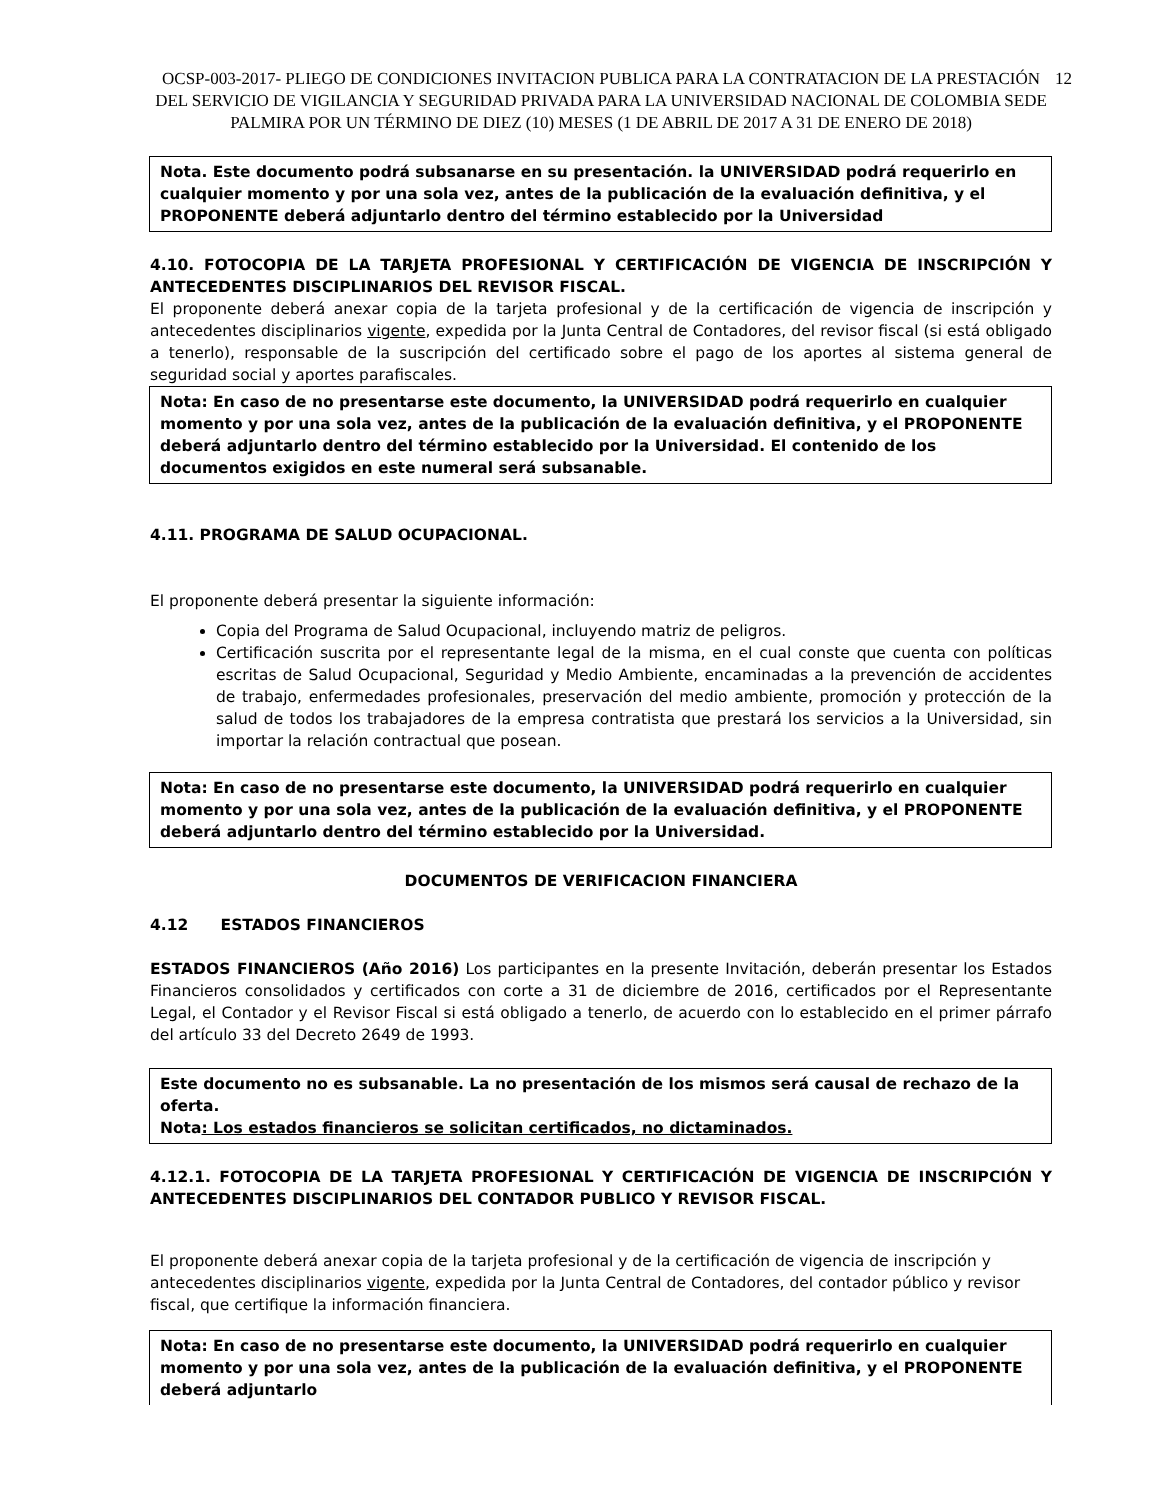OCSP-003-2017- PLIEGO DE CONDICIONES INVITACION PUBLICA PARA LA CONTRATACION DE LA PRESTACIÓN DEL SERVICIO DE VIGILANCIA Y SEGURIDAD PRIVADA PARA LA UNIVERSIDAD NACIONAL DE COLOMBIA SEDE PALMIRA POR UN TÉRMINO DE DIEZ (10) MESES (1 DE ABRIL DE 2017 A 31 DE ENERO DE 2018) 12
Nota. Este documento podrá subsanarse en su presentación. la UNIVERSIDAD podrá requerirlo en cualquier momento y por una sola vez, antes de la publicación de la evaluación definitiva, y el PROPONENTE deberá adjuntarlo dentro del término establecido por la Universidad
4.10. FOTOCOPIA DE LA TARJETA PROFESIONAL Y CERTIFICACIÓN DE VIGENCIA DE INSCRIPCIÓN Y ANTECEDENTES DISCIPLINARIOS DEL REVISOR FISCAL.
El proponente deberá anexar copia de la tarjeta profesional y de la certificación de vigencia de inscripción y antecedentes disciplinarios vigente, expedida por la Junta Central de Contadores, del revisor fiscal (si está obligado a tenerlo), responsable de la suscripción del certificado sobre el pago de los aportes al sistema general de seguridad social y aportes parafiscales.
Nota: En caso de no presentarse este documento, la UNIVERSIDAD podrá requerirlo en cualquier momento y por una sola vez, antes de la publicación de la evaluación definitiva, y el PROPONENTE deberá adjuntarlo dentro del término establecido por la Universidad. El contenido de los documentos exigidos en este numeral será subsanable.
4.11. PROGRAMA DE SALUD OCUPACIONAL.
El proponente deberá presentar la siguiente información:
Copia del Programa de Salud Ocupacional, incluyendo matriz de peligros.
Certificación suscrita por el representante legal de la misma, en el cual conste que cuenta con políticas escritas de Salud Ocupacional, Seguridad y Medio Ambiente, encaminadas a la prevención de accidentes de trabajo, enfermedades profesionales, preservación del medio ambiente, promoción y protección de la salud de todos los trabajadores de la empresa contratista que prestará los servicios a la Universidad, sin importar la relación contractual que posean.
Nota: En caso de no presentarse este documento, la UNIVERSIDAD podrá requerirlo en cualquier momento y por una sola vez, antes de la publicación de la evaluación definitiva, y el PROPONENTE deberá adjuntarlo dentro del término establecido por la Universidad.
DOCUMENTOS DE VERIFICACION FINANCIERA
4.12 ESTADOS FINANCIEROS
ESTADOS FINANCIEROS (Año 2016) Los participantes en la presente Invitación, deberán presentar los Estados Financieros consolidados y certificados con corte a 31 de diciembre de 2016, certificados por el Representante Legal, el Contador y el Revisor Fiscal si está obligado a tenerlo, de acuerdo con lo establecido en el primer párrafo del artículo 33 del Decreto 2649 de 1993.
Este documento no es subsanable. La no presentación de los mismos será causal de rechazo de la oferta.
Nota: Los estados financieros se solicitan certificados, no dictaminados.
4.12.1. FOTOCOPIA DE LA TARJETA PROFESIONAL Y CERTIFICACIÓN DE VIGENCIA DE INSCRIPCIÓN Y ANTECEDENTES DISCIPLINARIOS DEL CONTADOR PUBLICO Y REVISOR FISCAL.
El proponente deberá anexar copia de la tarjeta profesional y de la certificación de vigencia de inscripción y antecedentes disciplinarios vigente, expedida por la Junta Central de Contadores, del contador público y revisor fiscal, que certifique la información financiera.
Nota: En caso de no presentarse este documento, la UNIVERSIDAD podrá requerirlo en cualquier momento y por una sola vez, antes de la publicación de la evaluación definitiva, y el PROPONENTE deberá adjuntarlo